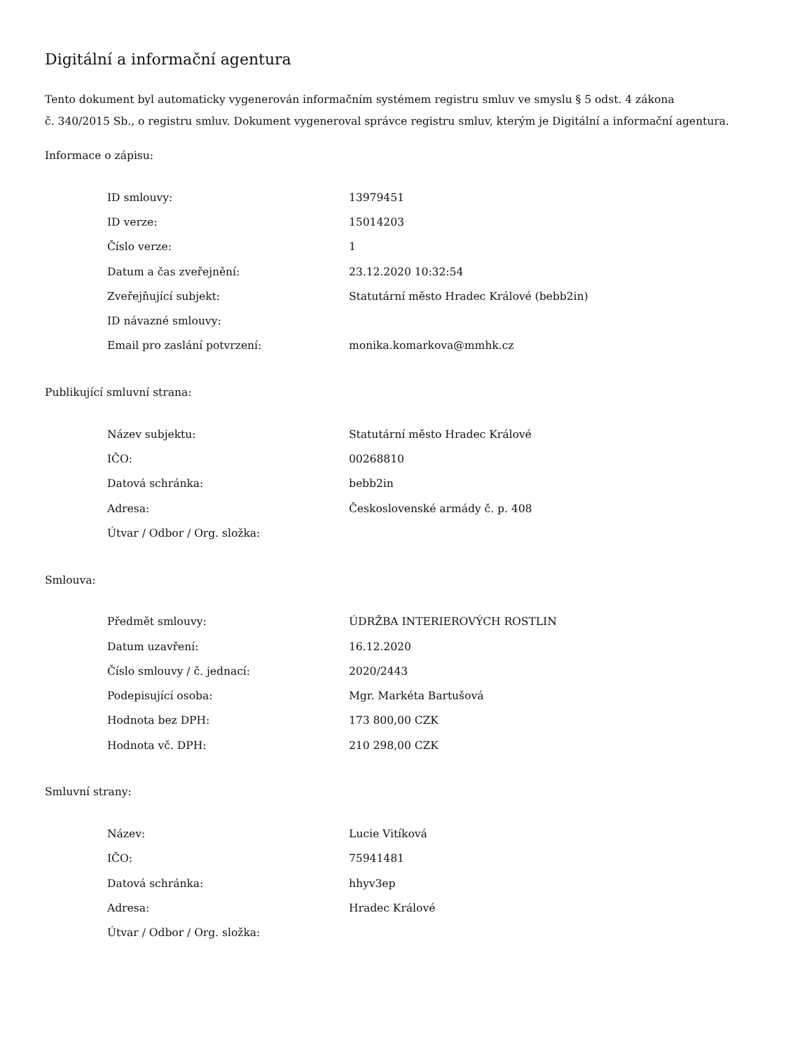Digitální a informační agentura
Tento dokument byl automaticky vygenerován informačním systémem registru smluv ve smyslu § 5 odst. 4 zákona
č. 340/2015 Sb., o registru smluv. Dokument vygeneroval správce registru smluv, kterým je Digitální a informační agentura.
Informace o zápisu:
| ID smlouvy: | 13979451 |
| ID verze: | 15014203 |
| Číslo verze: | 1 |
| Datum a čas zveřejnění: | 23.12.2020 10:32:54 |
| Zveřejňující subjekt: | Statutární město Hradec Králové (bebb2in) |
| ID návazné smlouvy: | |
| Email pro zaslání potvrzení: | monika.komarkova@mmhk.cz |
Publikující smluvní strana:
| Název subjektu: | Statutární město Hradec Králové |
| IČO: | 00268810 |
| Datová schránka: | bebb2in |
| Adresa: | Československé armády č. p. 408 |
| Útvar / Odbor / Org. složka: | |
Smlouva:
| Předmět smlouvy: | ÚDRŽBA INTERIEROVÝCH ROSTLIN |
| Datum uzavření: | 16.12.2020 |
| Číslo smlouvy / č. jednací: | 2020/2443 |
| Podepisující osoba: | Mgr. Markéta Bartušová |
| Hodnota bez DPH: | 173 800,00 CZK |
| Hodnota vč. DPH: | 210 298,00 CZK |
Smluvní strany:
| Název: | Lucie Vitíková |
| IČO: | 75941481 |
| Datová schránka: | hhyv3ep |
| Adresa: | Hradec Králové |
| Útvar / Odbor / Org. složka: | |